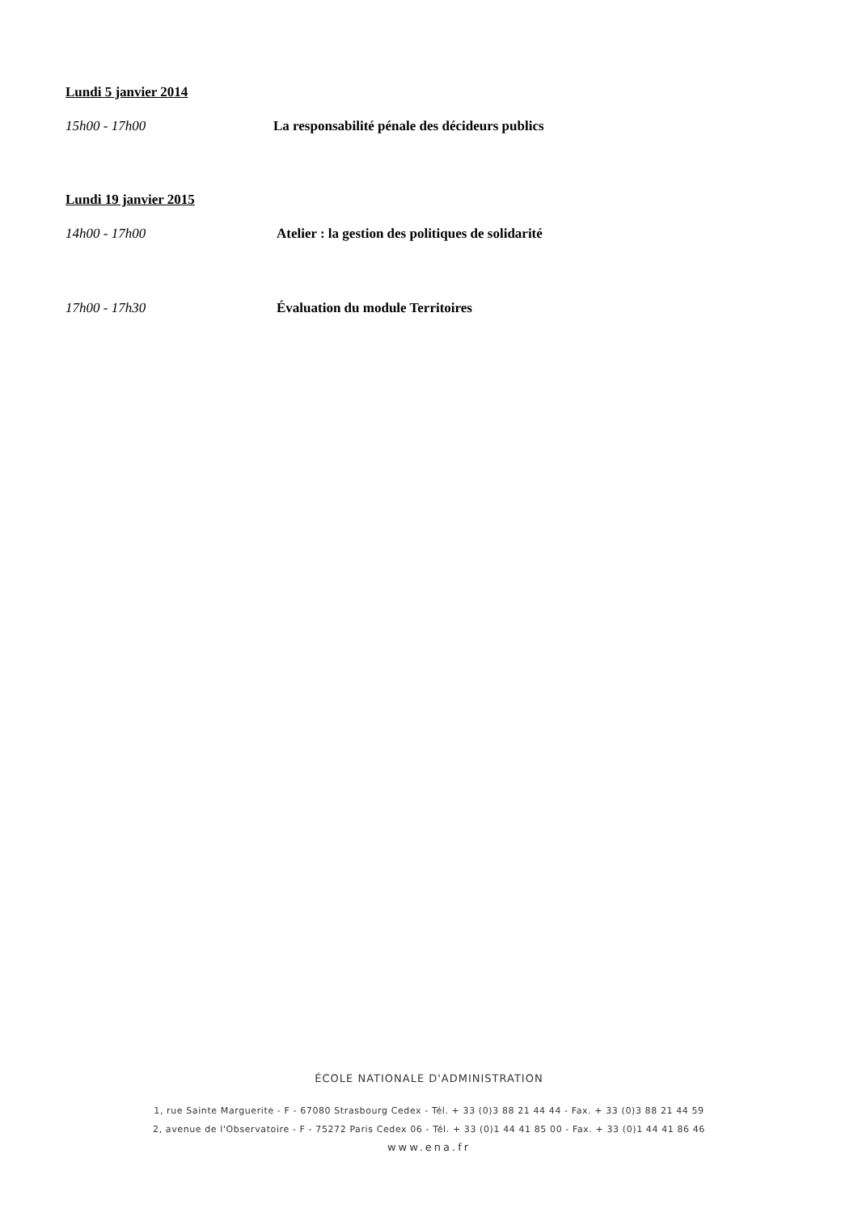Lundi 5 janvier 2014
15h00 - 17h00 La responsabilité pénale des décideurs publics
Lundi 19 janvier 2015
14h00 - 17h00 Atelier : la gestion des politiques de solidarité
17h00 - 17h30 Évaluation du module Territoires
ÉCOLE NATIONALE D'ADMINISTRATION
1, rue Sainte Marguerite - F - 67080 Strasbourg Cedex - Tél. + 33 (0)3 88 21 44 44 - Fax. + 33 (0)3 88 21 44 59
2, avenue de l'Observatoire - F - 75272 Paris Cedex 06 - Tél. + 33 (0)1 44 41 85 00 - Fax. + 33 (0)1 44 41 86 46
www.ena.fr